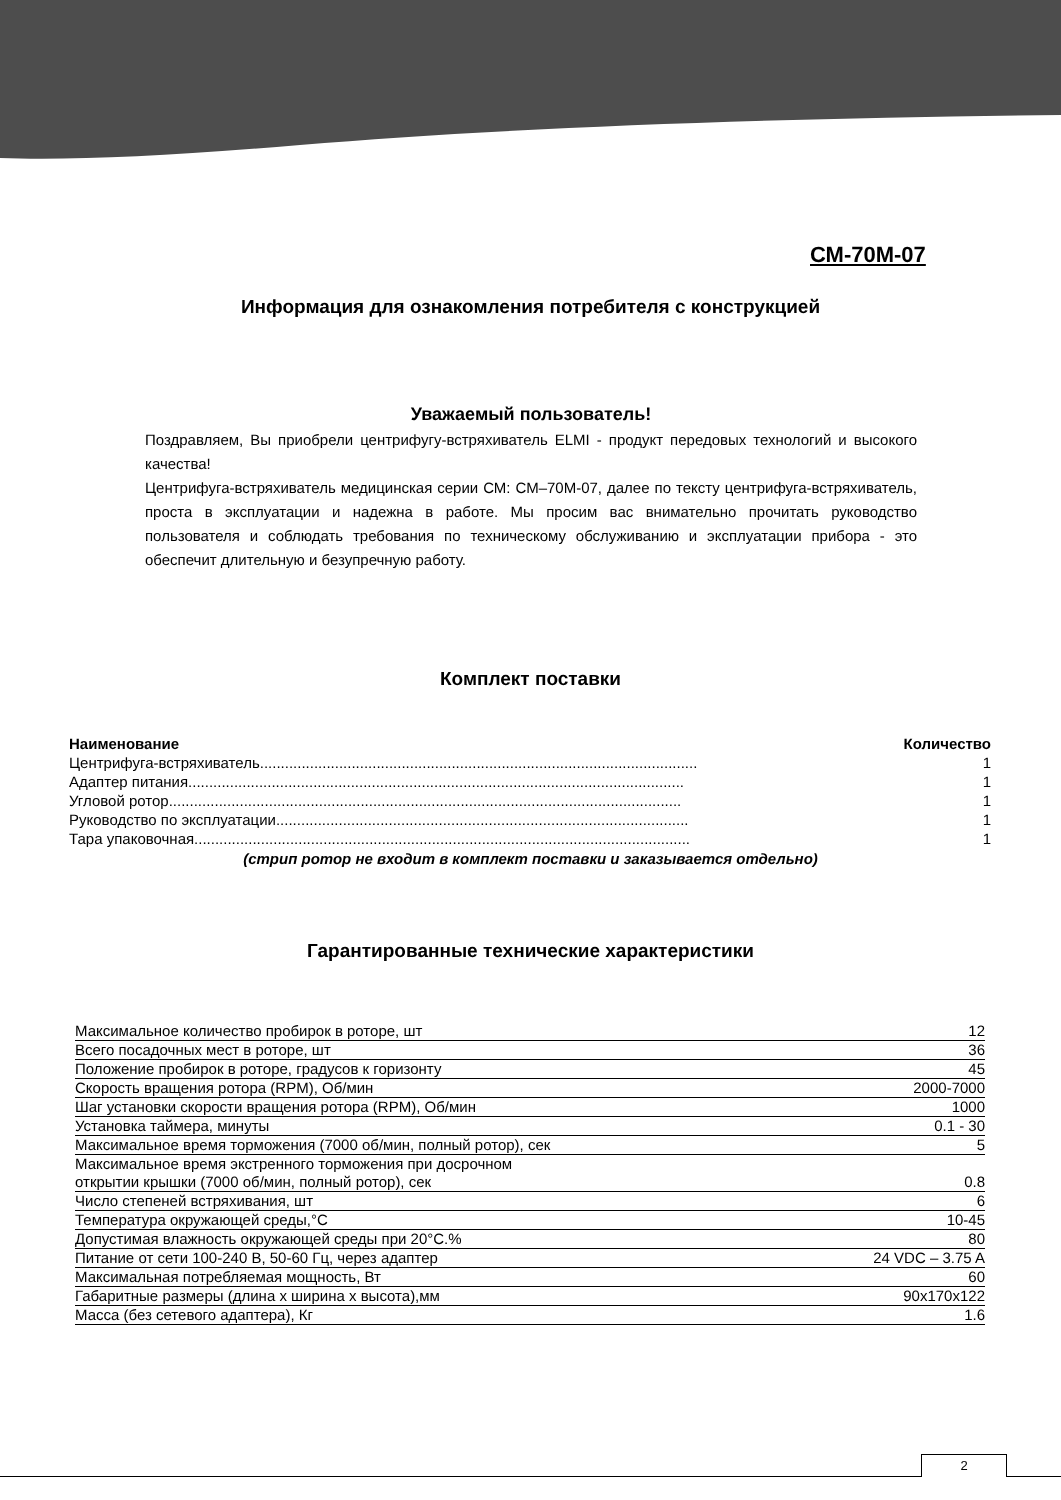СМ-70М-07
Информация для ознакомления потребителя с конструкцией
Уважаемый пользователь!
Поздравляем, Вы приобрели центрифугу-встряхиватель ELMI - продукт передовых технологий и высокого качества!
Центрифуга-встряхиватель медицинская серии СМ: СМ–70М-07, далее по тексту центрифуга-встряхиватель, проста в эксплуатации и надежна в работе. Мы просим вас внимательно прочитать руководство пользователя и соблюдать требования по техническому обслуживанию и эксплуатации прибора - это обеспечит длительную и безупречную работу.
Комплект поставки
| Наименование | Количество |
| --- | --- |
| Центрифуга-встряхиватель......................................................................................................... | 1 |
| Адаптер питания....................................................................................................................... | 1 |
| Угловой ротор........................................................................................................................... | 1 |
| Руководство по эксплуатации................................................................................................... | 1 |
| Тара упаковочная....................................................................................................................... | 1 |
(стрип ротор не входит в комплект поставки и заказывается отдельно)
Гарантированные технические характеристики
| Максимальное количество пробирок в роторе, шт | 12 |
| Всего посадочных мест в роторе, шт | 36 |
| Положение пробирок в роторе, градусов к горизонту | 45 |
| Скорость вращения ротора (RPM), Об/мин | 2000-7000 |
| Шаг установки скорости вращения ротора (RPM), Об/мин | 1000 |
| Установка таймера, минуты | 0.1 - 30 |
| Максимальное время торможения (7000 об/мин, полный ротор), сек | 5 |
| Максимальное время экстренного торможения при досрочном открытии крышки (7000 об/мин, полный ротор), сек | 0.8 |
| Число степеней встряхивания, шт | 6 |
| Температура окружающей среды,°С | 10-45 |
| Допустимая влажность окружающей среды при 20°С.% | 80 |
| Питание от сети 100-240 В, 50-60 Гц, через адаптер | 24 VDC – 3.75 A |
| Максимальная потребляемая мощность, Вт | 60 |
| Габаритные размеры (длина х ширина х высота),мм | 90х170х122 |
| Масса (без сетевого адаптера), Кг | 1.6 |
2